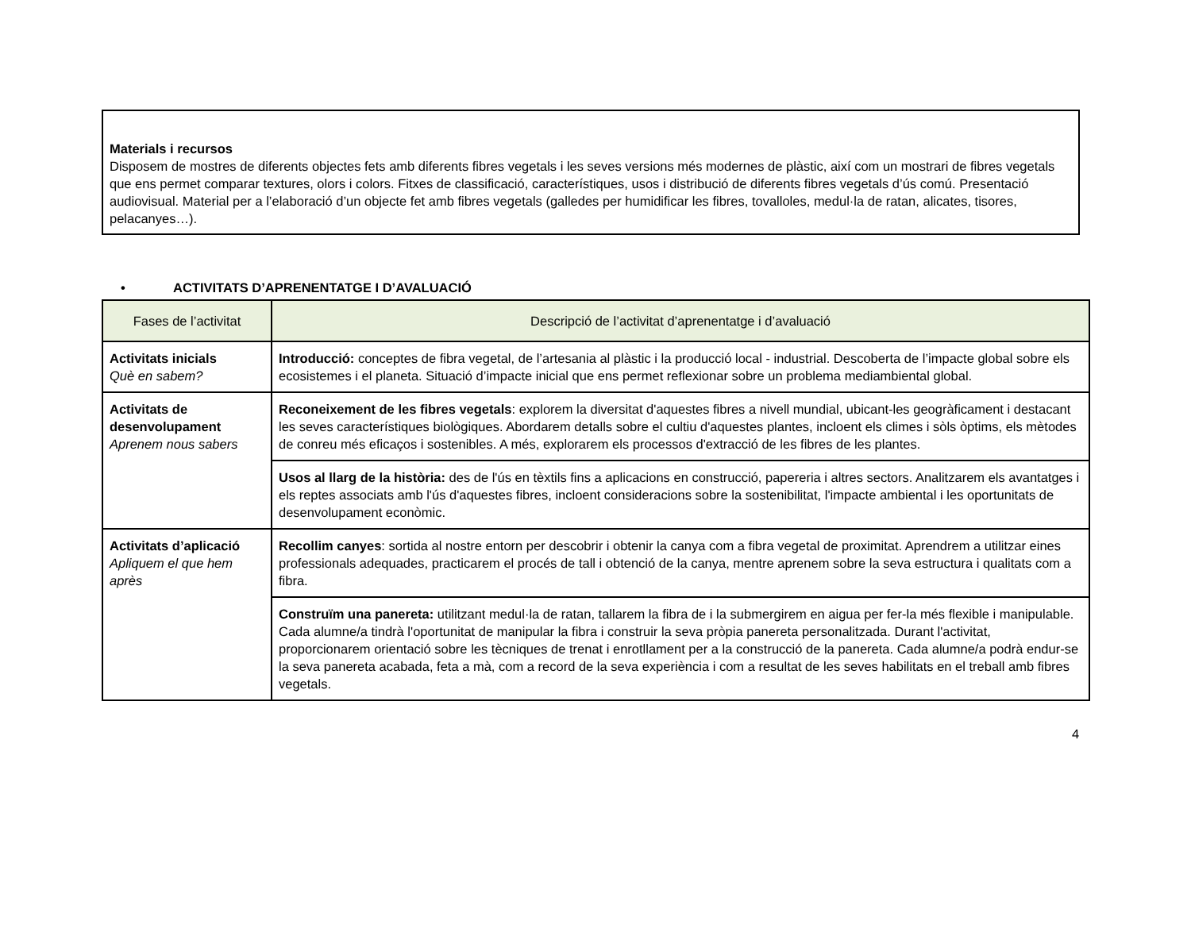Materials i recursos
Disposem de mostres de diferents objectes fets amb diferents fibres vegetals i les seves versions més modernes de plàstic, així com un mostrari de fibres vegetals que ens permet comparar textures, olors i colors. Fitxes de classificació, característiques, usos i distribució de diferents fibres vegetals d’ús comú. Presentació audiovisual. Material per a l’elaboració d’un objecte fet amb fibres vegetals (galledes per humidificar les fibres, tovalloles, medul·la de ratan, alicates, tisores, pelacanyes…).
• ACTIVITATS D’APRENENTATGE I D’AVALUACIÓ
| Fases de l’activitat | Descripció de l’activitat d’aprenentatge i d’avaluació |
| --- | --- |
| Activitats inicials Què en sabem? | Introducció: conceptes de fibra vegetal, de l’artesania al plàstic i la producció local - industrial. Descoberta de l’impacte global sobre els ecosistemes i el planeta. Situació d’impacte inicial que ens permet reflexionar sobre un problema mediambiental global. |
| Activitats de desenvolupament Aprenem nous sabers | Reconeixement de les fibres vegetals : explorem la diversitat d'aquestes fibres a nivell mundial, ubicant-les geogràficament i destacant les seves característiques biològiques. Abordarem detalls sobre el cultiu d'aquestes plantes, incloent els climes i sòls òptims, els mètodes de conreu més eficaços i sostenibles. A més, explorarem els processos d'extracció de les fibres de les plantes. |
| | Usos al llarg de la història: des de l'ús en tèxtils fins a aplicacions en construcció, papereria i altres sectors. Analitzarem els avantatges i els reptes associats amb l'ús d'aquestes fibres, incloent consideracions sobre la sostenibilitat, l'impacte ambiental i les oportunitats de desenvolupament econòmic. |
| Activitats d’aplicació Apliquem el que hem après | Recollim canyes : sortida al nostre entorn per descobrir i obtenir la canya com a fibra vegetal de proximitat. Aprendrem a utilitzar eines professionals adequades, practicarem el procés de tall i obtenció de la canya, mentre aprenem sobre la seva estructura i qualitats com a fibra. |
| | Construïm una panereta: utilitzant medul·la de ratan, tallarem la fibra de i la submergirem en aigua per fer-la més flexible i manipulable. Cada alumne/a tindrà l'oportunitat de manipular la fibra i construir la seva pròpia panereta personalitzada. Durant l'activitat, proporcionarem orientació sobre les tècniques de trenat i enrotllament per a la construcció de la panereta. Cada alumne/a podrà endur-se la seva panereta acabada, feta a mà, com a record de la seva experiència i com a resultat de les seves habilitats en el treball amb fibres vegetals. |
4